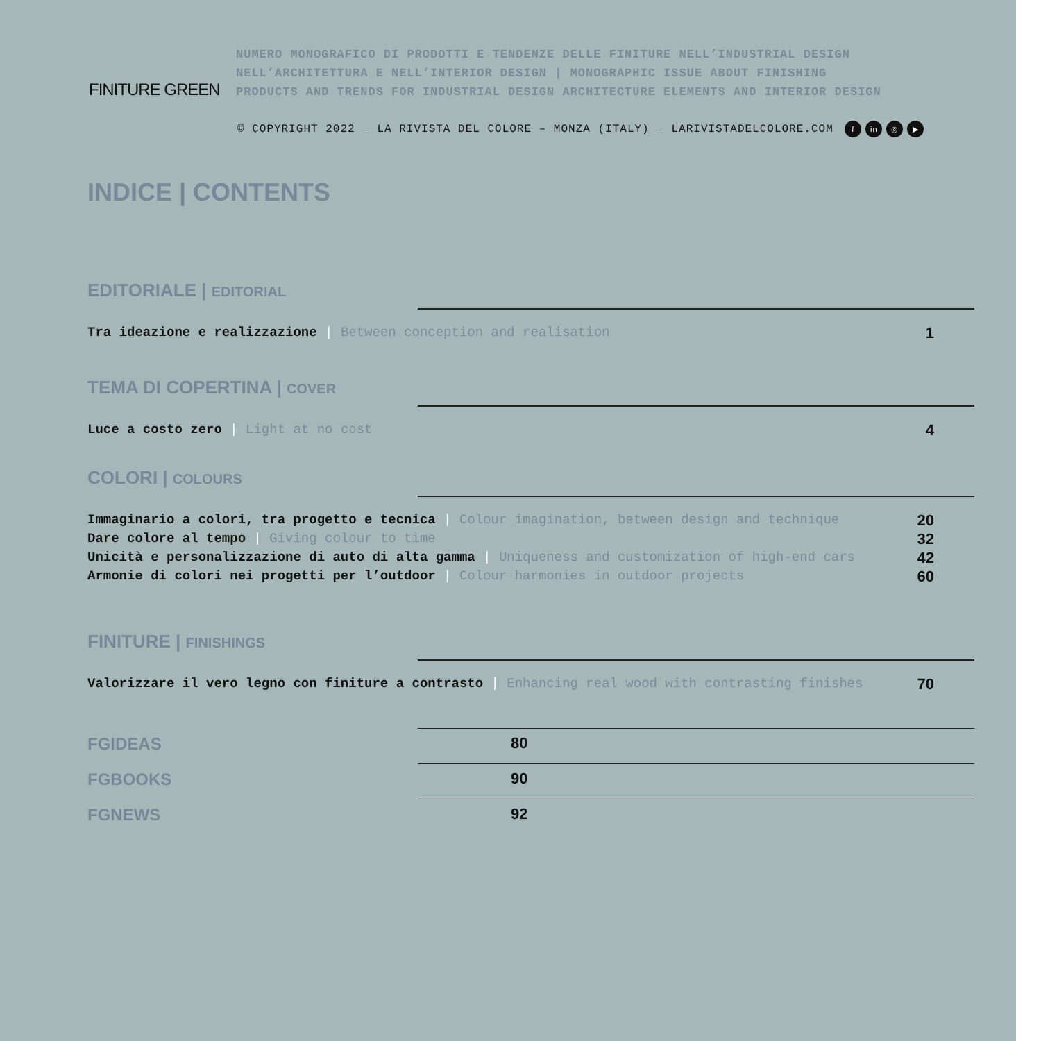FINITURE GREEN
NUMERO MONOGRAFICO DI PRODOTTI E TENDENZE DELLE FINITURE NELL’INDUSTRIAL DESIGN
NELL’ARCHITETTURA E NELL’INTERIOR DESIGN | MONOGRAPHIC ISSUE ABOUT FINISHING
PRODUCTS AND TRENDS FOR INDUSTRIAL DESIGN ARCHITECTURE ELEMENTS AND INTERIOR DESIGN
© COPYRIGHT 2022 _ LA RIVISTA DEL COLORE – MONZA (ITALY) _ LARIVISTADELCOLORE.COM f in ◎ ▶
INDICE | CONTENTS
EDITORIALE | EDITORIAL
Tra ideazione e realizzazione | Between conception and realisation 1
TEMA DI COPERTINA | COVER
Luce a costo zero | Light at no cost 4
COLORI | COLOURS
Immaginario a colori, tra progetto e tecnica | Colour imagination, between design and technique 20
Dare colore al tempo | Giving colour to time 32
Unicità e personalizzazione di auto di alta gamma | Uniqueness and customization of high-end cars 42
Armonie di colori nei progetti per l’outdoor | Colour harmonies in outdoor projects 60
FINITURE | FINISHINGS
Valorizzare il vero legno con finiture a contrasto | Enhancing real wood with contrasting finishes 70
FGIDEAS 80
FGBOOKS 90
FGNEWS 92